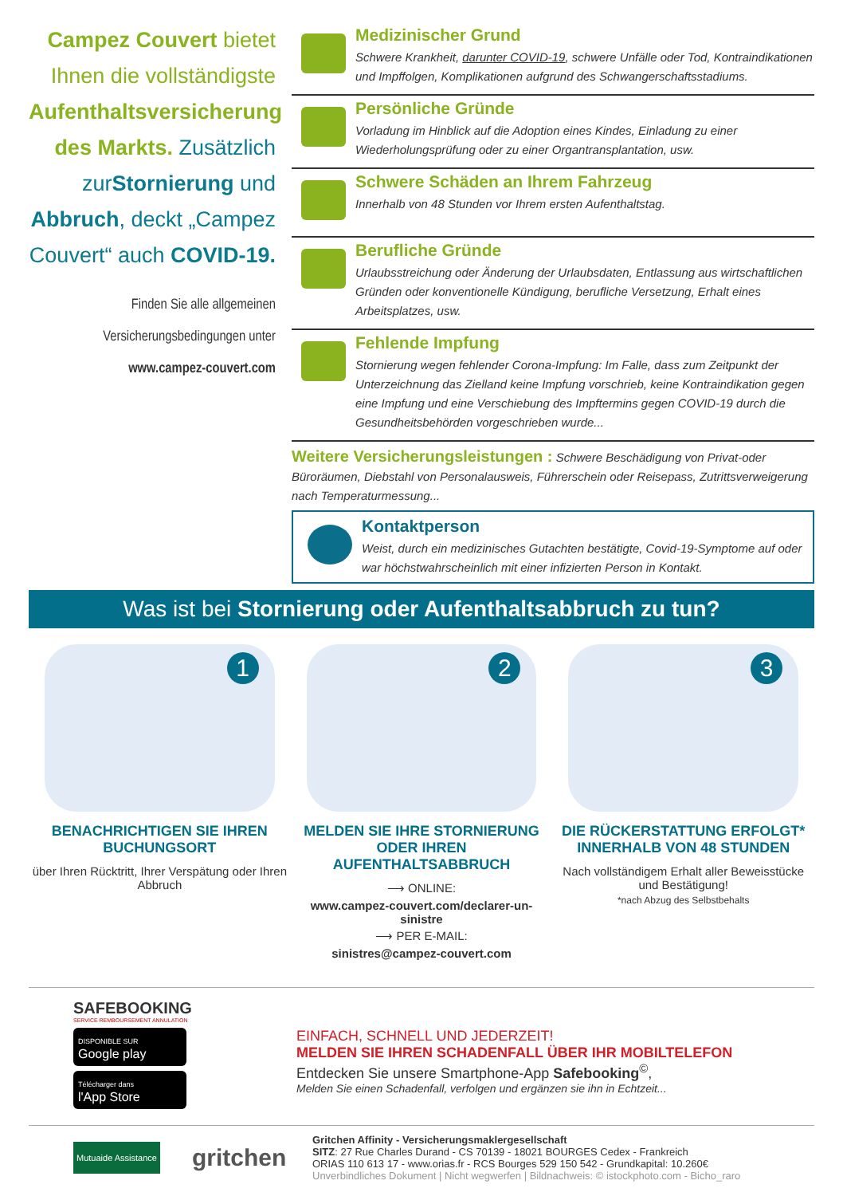Campez Couvert bietet Ihnen die vollständigste Aufenthaltsversicherung des Markts. Zusätzlich zurStornierung und Abbruch, deckt „Campez Couvert“ auch COVID-19.
Finden Sie alle allgemeinen Versicherungsbedingungen unter
www.campez-couvert.com
Medizinischer Grund
Schwere Krankheit, darunter COVID-19, schwere Unfälle oder Tod, Kontraindikationen und Impffolgen, Komplikationen aufgrund des Schwangerschaftsstadiums.
Persönliche Gründe
Vorladung im Hinblick auf die Adoption eines Kindes, Einladung zu einer Wiederholungsprüfung oder zu einer Organtransplantation, usw.
Schwere Schäden an Ihrem Fahrzeug
Innerhalb von 48 Stunden vor Ihrem ersten Aufenthaltstag.
Berufliche Gründe
Urlaubsstreichung oder Änderung der Urlaubsdaten, Entlassung aus wirtschaftlichen Gründen oder konventionelle Kündigung, berufliche Versetzung, Erhalt eines Arbeitsplatzes, usw.
Fehlende Impfung
Stornierung wegen fehlender Corona-Impfung: Im Falle, dass zum Zeitpunkt der Unterzeichnung das Zielland keine Impfung vorschrieb, keine Kontraindikation gegen eine Impfung und eine Verschiebung des Impftermins gegen COVID-19 durch die Gesundheitsbehörden vorgeschrieben wurde...
Weitere Versicherungsleistungen : Schwere Beschädigung von Privat-oder Büroräumen, Diebstahl von Personalausweis, Führerschein oder Reisepass, Zutrittsverweigerung nach Temperaturmessung...
Kontaktperson
Weist, durch ein medizinisches Gutachten bestätigte, Covid-19-Symptome auf oder war höchstwahrscheinlich mit einer infizierten Person in Kontakt.
Was ist bei Stornierung oder Aufenthaltsabbruch zu tun?
1
BENACHRICHTIGEN SIE IHREN BUCHUNGSORT
über Ihren Rücktritt, Ihrer Verspätung oder Ihren Abbruch
2
MELDEN SIE IHRE STORNIERUNG ODER IHREN AUFENTHALTSABBRUCH
⟶ ONLINE:
www.campez-couvert.com/declarer-un-sinistre
⟶ PER E-MAIL:
sinistres@campez-couvert.com
3
DIE RÜCKERSTATTUNG ERFOLGT* INNERHALB VON 48 STUNDEN
Nach vollständigem Erhalt aller Beweisstücke und Bestätigung!
*nach Abzug des Selbstbehalts
SAFEBOOKING
SERVICE REMBOURSEMENT ANNULATION
DISPONIBLE SUR
Google play
Télécharger dans
l'App Store
EINFACH, SCHNELL UND JEDERZEIT!
MELDEN SIE IHREN SCHADENFALL ÜBER IHR MOBILTELEFON
Entdecken Sie unsere Smartphone-App Safebooking<sup>©</sup>,
Melden Sie einen Schadenfall, verfolgen und ergänzen sie ihn in Echtzeit...
Mutuaide Assistance
gritchen
Gritchen Affinity - Versicherungsmaklergesellschaft
SITZ: 27 Rue Charles Durand - CS 70139 - 18021 BOURGES Cedex - Frankreich
ORIAS 110 613 17 - www.orias.fr - RCS Bourges 529 150 542 - Grundkapital: 10.260€
Unverbindliches Dokument | Nicht wegwerfen | Bildnachweis: © istockphoto.com - Bicho_raro